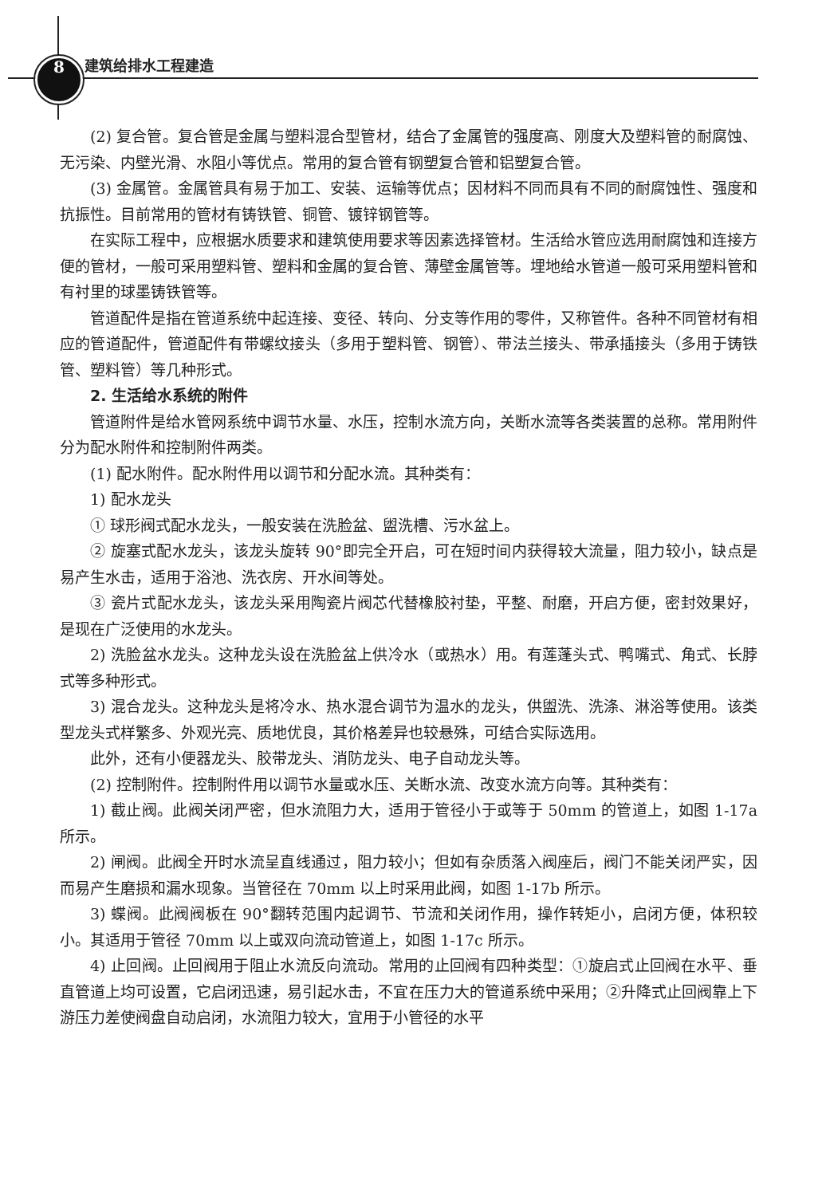8 建筑给排水工程建造
(2) 复合管。复合管是金属与塑料混合型管材，结合了金属管的强度高、刚度大及塑料管的耐腐蚀、无污染、内壁光滑、水阻小等优点。常用的复合管有钢塑复合管和铝塑复合管。
(3) 金属管。金属管具有易于加工、安装、运输等优点；因材料不同而具有不同的耐腐蚀性、强度和抗振性。目前常用的管材有铸铁管、铜管、镀锌钢管等。
在实际工程中，应根据水质要求和建筑使用要求等因素选择管材。生活给水管应选用耐腐蚀和连接方便的管材，一般可采用塑料管、塑料和金属的复合管、薄壁金属管等。埋地给水管道一般可采用塑料管和有衬里的球墨铸铁管等。
管道配件是指在管道系统中起连接、变径、转向、分支等作用的零件，又称管件。各种不同管材有相应的管道配件，管道配件有带螺纹接头（多用于塑料管、钢管）、带法兰接头、带承插接头（多用于铸铁管、塑料管）等几种形式。
2. 生活给水系统的附件
管道附件是给水管网系统中调节水量、水压，控制水流方向，关断水流等各类装置的总称。常用附件分为配水附件和控制附件两类。
(1) 配水附件。配水附件用以调节和分配水流。其种类有：
1) 配水龙头
① 球形阀式配水龙头，一般安装在洗脸盆、盥洗槽、污水盆上。
② 旋塞式配水龙头，该龙头旋转 90°即完全开启，可在短时间内获得较大流量，阻力较小，缺点是易产生水击，适用于浴池、洗衣房、开水间等处。
③ 瓷片式配水龙头，该龙头采用陶瓷片阀芯代替橡胶衬垫，平整、耐磨，开启方便，密封效果好，是现在广泛使用的水龙头。
2) 洗脸盆水龙头。这种龙头设在洗脸盆上供冷水（或热水）用。有莲蓬头式、鸭嘴式、角式、长脖式等多种形式。
3) 混合龙头。这种龙头是将冷水、热水混合调节为温水的龙头，供盥洗、洗涤、淋浴等使用。该类型龙头式样繁多、外观光亮、质地优良，其价格差异也较悬殊，可结合实际选用。
此外，还有小便器龙头、胶带龙头、消防龙头、电子自动龙头等。
(2) 控制附件。控制附件用以调节水量或水压、关断水流、改变水流方向等。其种类有：
1) 截止阀。此阀关闭严密，但水流阻力大，适用于管径小于或等于 50mm 的管道上，如图 1-17a 所示。
2) 闸阀。此阀全开时水流呈直线通过，阻力较小；但如有杂质落入阀座后，阀门不能关闭严实，因而易产生磨损和漏水现象。当管径在 70mm 以上时采用此阀，如图 1-17b 所示。
3) 蝶阀。此阀阀板在 90°翻转范围内起调节、节流和关闭作用，操作转矩小，启闭方便，体积较小。其适用于管径 70mm 以上或双向流动管道上，如图 1-17c 所示。
4) 止回阀。止回阀用于阻止水流反向流动。常用的止回阀有四种类型：①旋启式止回阀在水平、垂直管道上均可设置，它启闭迅速，易引起水击，不宜在压力大的管道系统中采用；②升降式止回阀靠上下游压力差使阀盘自动启闭，水流阻力较大，宜用于小管径的水平